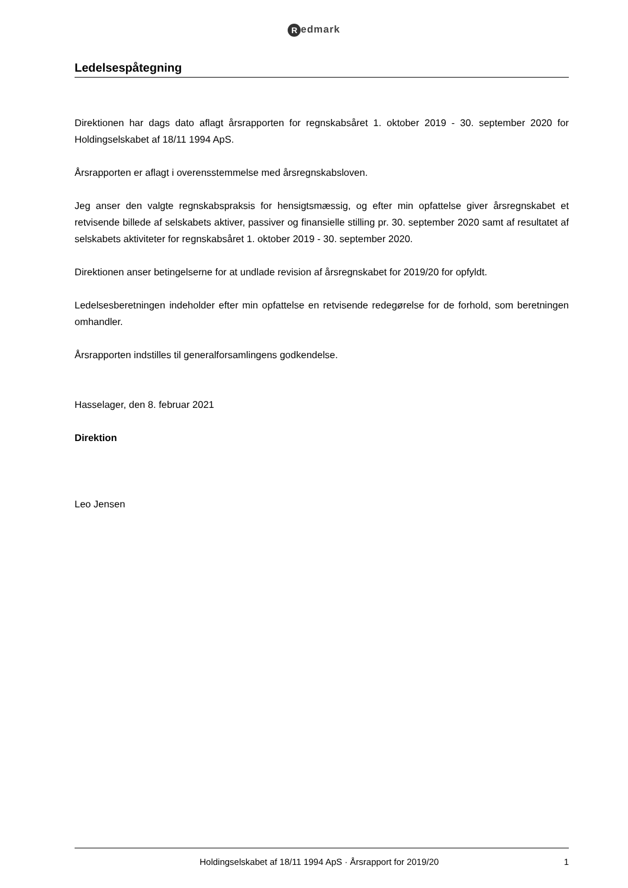Redmark
Ledelsespåtegning
Direktionen har dags dato aflagt årsrapporten for regnskabsåret 1. oktober 2019 - 30. september 2020 for Holdingselskabet af 18/11 1994 ApS.
Årsrapporten er aflagt i overensstemmelse med årsregnskabsloven.
Jeg anser den valgte regnskabspraksis for hensigtsmæssig, og efter min opfattelse giver årsregnskabet et retvisende billede af selskabets aktiver, passiver og finansielle stilling pr. 30. september 2020 samt af resultatet af selskabets aktiviteter for regnskabsåret 1. oktober 2019 - 30. september 2020.
Direktionen anser betingelserne for at undlade revision af årsregnskabet for 2019/20 for opfyldt.
Ledelsesberetningen indeholder efter min opfattelse en retvisende redegørelse for de forhold, som beretningen omhandler.
Årsrapporten indstilles til generalforsamlingens godkendelse.
Hasselager, den 8. februar 2021
Direktion
Leo Jensen
Holdingselskabet af 18/11 1994 ApS · Årsrapport for 2019/20
1